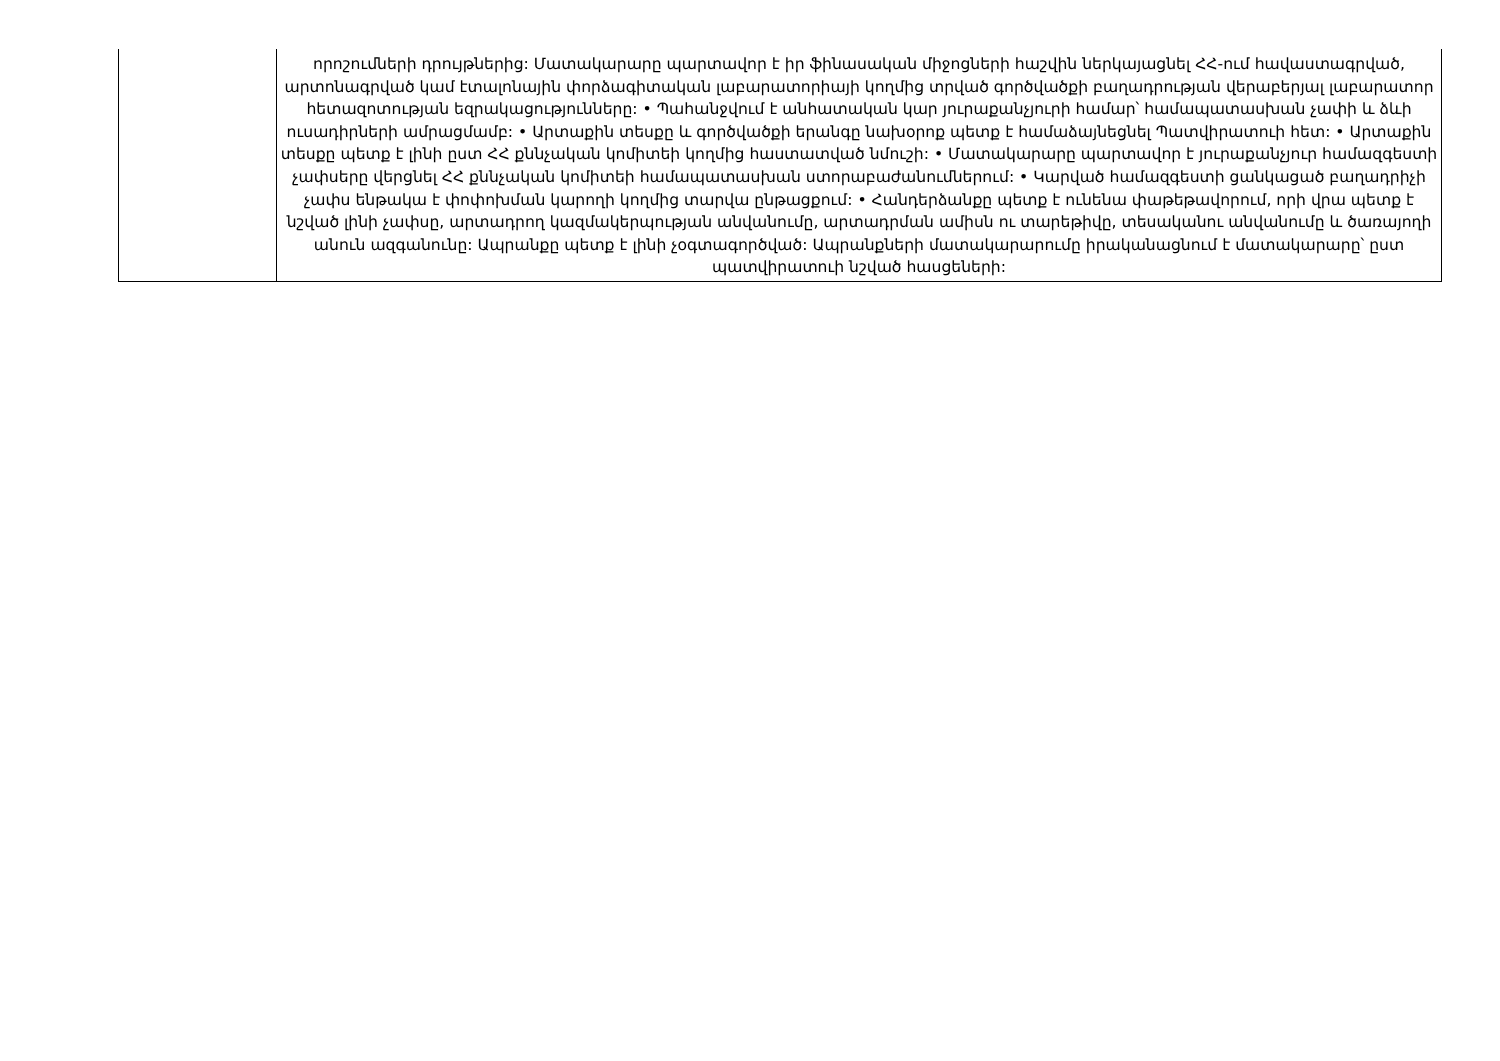| | որոշումների դրույթներից: Մատակարարը պարտավոր է իր ֆինասական միջոցների հաշվին ներկայացնել ՀՀ-ում հավաստագրված, արտոնագրված կամ էտալոնային փորձագիտական լաբարատորիայի կողմից տրված գործվածքի բաղադրության վերաբերյալ լաբարատոր հետազոտության եզրակացությունները: • Պահանջվում է անհատական կար յուրաքանչյուրի համար՝ համապատասխան չափի և ձևի ուսադիրների ամրացմամբ: • Արտաքին տեսքը և գործվածքի երանգը նախօրոք պետք է համաձայնեցնել Պատվիրատուի հետ: • Արտաքին տեսքը պետք է լինի ըստ ՀՀ քննչական կոմիտեի կողմից հաստատված նմուշի: • Մատակարարը պարտավոր է յուրաքանչյուր համազգեստի չափսերը վերցնել ՀՀ քննչական կոմիտեի համապատասխան ստորաբաժանումներում: • Կարված համազգեստի ցանկացած բաղադրիչի չափս ենթակա է փոփոխման կարողի կողմից տարվա ընթացքում: • Հանդերձանքը պետք է ունենա փաթեթավորում, որի վրա պետք է նշված լինի չափսը, արտադրող կազմակերպության անվանումը, արտադրման ամիսն ու տարեթիվը, տեսականու անվանումը և ծառայողի անուն ազգանունը: Ապրանքը պետք է լինի չօգտագործված: Ապրանքների մատակարարումը իրականացնում է մատակարարը՝ ըստ պատվիրատուի նշված հասցեների: |